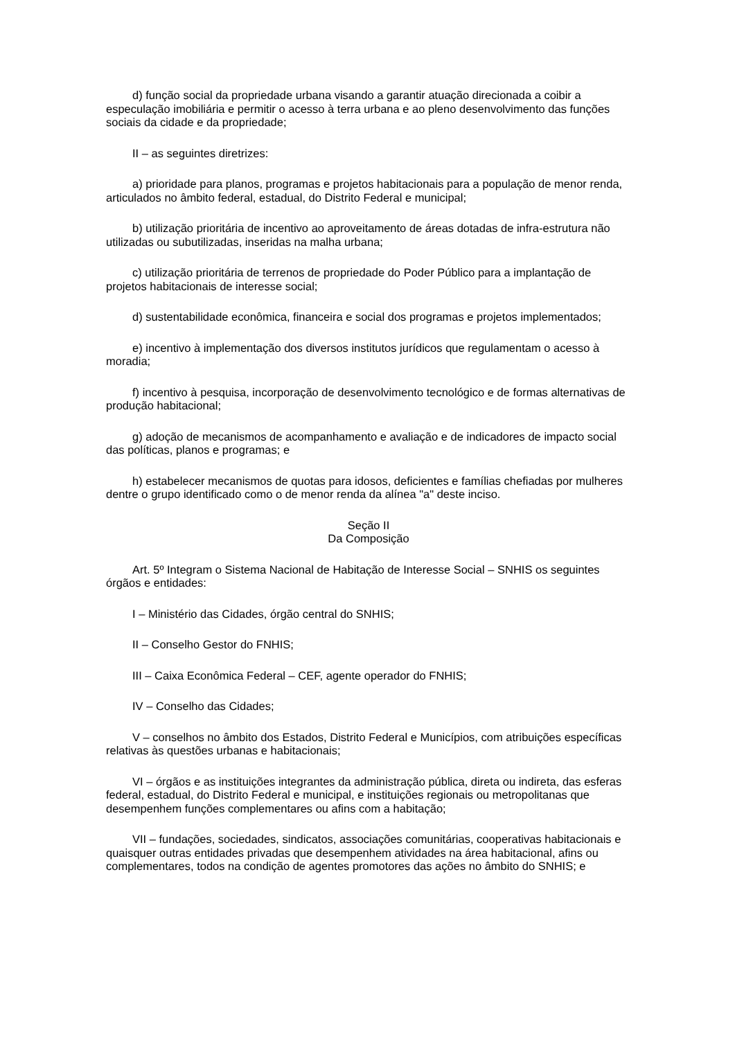d) função social da propriedade urbana visando a garantir atuação direcionada a coibir a especulação imobiliária e permitir o acesso à terra urbana e ao pleno desenvolvimento das funções sociais da cidade e da propriedade;
II – as seguintes diretrizes:
a) prioridade para planos, programas e projetos habitacionais para a população de menor renda, articulados no âmbito federal, estadual, do Distrito Federal e municipal;
b) utilização prioritária de incentivo ao aproveitamento de áreas dotadas de infra-estrutura não utilizadas ou subutilizadas, inseridas na malha urbana;
c) utilização prioritária de terrenos de propriedade do Poder Público para a implantação de projetos habitacionais de interesse social;
d) sustentabilidade econômica, financeira e social dos programas e projetos implementados;
e) incentivo à implementação dos diversos institutos jurídicos que regulamentam o acesso à moradia;
f) incentivo à pesquisa, incorporação de desenvolvimento tecnológico e de formas alternativas de produção habitacional;
g) adoção de mecanismos de acompanhamento e avaliação e de indicadores de impacto social das políticas, planos e programas; e
h) estabelecer mecanismos de quotas para idosos, deficientes e famílias chefiadas por mulheres dentre o grupo identificado como o de menor renda da alínea "a" deste inciso.
Seção II
Da Composição
Art. 5º Integram o Sistema Nacional de Habitação de Interesse Social – SNHIS os seguintes órgãos e entidades:
I – Ministério das Cidades, órgão central do SNHIS;
II – Conselho Gestor do FNHIS;
III – Caixa Econômica Federal – CEF, agente operador do FNHIS;
IV – Conselho das Cidades;
V – conselhos no âmbito dos Estados, Distrito Federal e Municípios, com atribuições específicas relativas às questões urbanas e habitacionais;
VI – órgãos e as instituições integrantes da administração pública, direta ou indireta, das esferas federal, estadual, do Distrito Federal e municipal, e instituições regionais ou metropolitanas que desempenhem funções complementares ou afins com a habitação;
VII – fundações, sociedades, sindicatos, associações comunitárias, cooperativas habitacionais e quaisquer outras entidades privadas que desempenhem atividades na área habitacional, afins ou complementares, todos na condição de agentes promotores das ações no âmbito do SNHIS; e